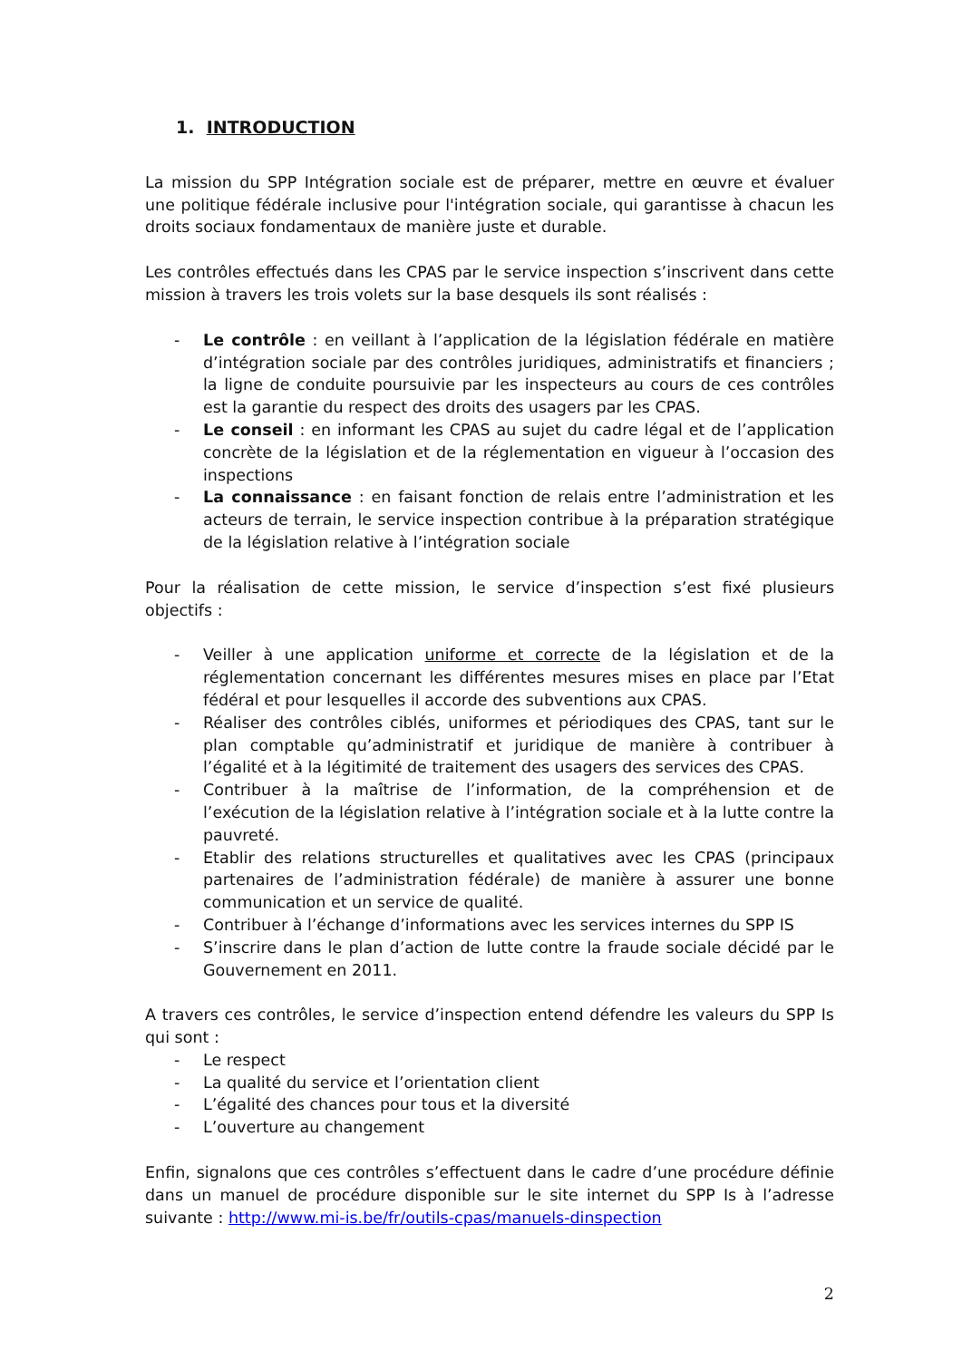1. INTRODUCTION
La mission du SPP Intégration sociale est de préparer, mettre en œuvre et évaluer une politique fédérale inclusive pour l'intégration sociale, qui garantisse à chacun les droits sociaux fondamentaux de manière juste et durable.
Les contrôles effectués dans les CPAS par le service inspection s’inscrivent dans cette mission à travers les trois volets sur la base desquels ils sont réalisés :
- Le contrôle : en veillant à l’application de la législation fédérale en matière d’intégration sociale par des contrôles juridiques, administratifs et financiers ; la ligne de conduite poursuivie par les inspecteurs au cours de ces contrôles est la garantie du respect des droits des usagers par les CPAS.
- Le conseil : en informant les CPAS au sujet du cadre légal et de l’application concrète de la législation et de la réglementation en vigueur à l’occasion des inspections
- La connaissance : en faisant fonction de relais entre l’administration et les acteurs de terrain, le service inspection contribue à la préparation stratégique de la législation relative à l’intégration sociale
Pour la réalisation de cette mission, le service d’inspection s’est fixé plusieurs objectifs :
- Veiller à une application uniforme et correcte de la législation et de la réglementation concernant les différentes mesures mises en place par l’Etat fédéral et pour lesquelles il accorde des subventions aux CPAS.
- Réaliser des contrôles ciblés, uniformes et périodiques des CPAS, tant sur le plan comptable qu’administratif et juridique de manière à contribuer à l’égalité et à la légitimité de traitement des usagers des services des CPAS.
- Contribuer à la maîtrise de l’information, de la compréhension et de l’exécution de la législation relative à l’intégration sociale et à la lutte contre la pauvreté.
- Etablir des relations structurelles et qualitatives avec les CPAS (principaux partenaires de l’administration fédérale) de manière à assurer une bonne communication et un service de qualité.
- Contribuer à l’échange d’informations avec les services internes du SPP IS
- S’inscrire dans le plan d’action de lutte contre la fraude sociale décidé par le Gouvernement en 2011.
A travers ces contrôles, le service d’inspection entend défendre les valeurs du SPP Is qui sont :
- Le respect
- La qualité du service et l’orientation client
- L’égalité des chances pour tous et la diversité
- L’ouverture au changement
Enfin, signalons que ces contrôles s’effectuent dans le cadre d’une procédure définie dans un manuel de procédure disponible sur le site internet du SPP Is à l’adresse suivante : http://www.mi-is.be/fr/outils-cpas/manuels-dinspection
2